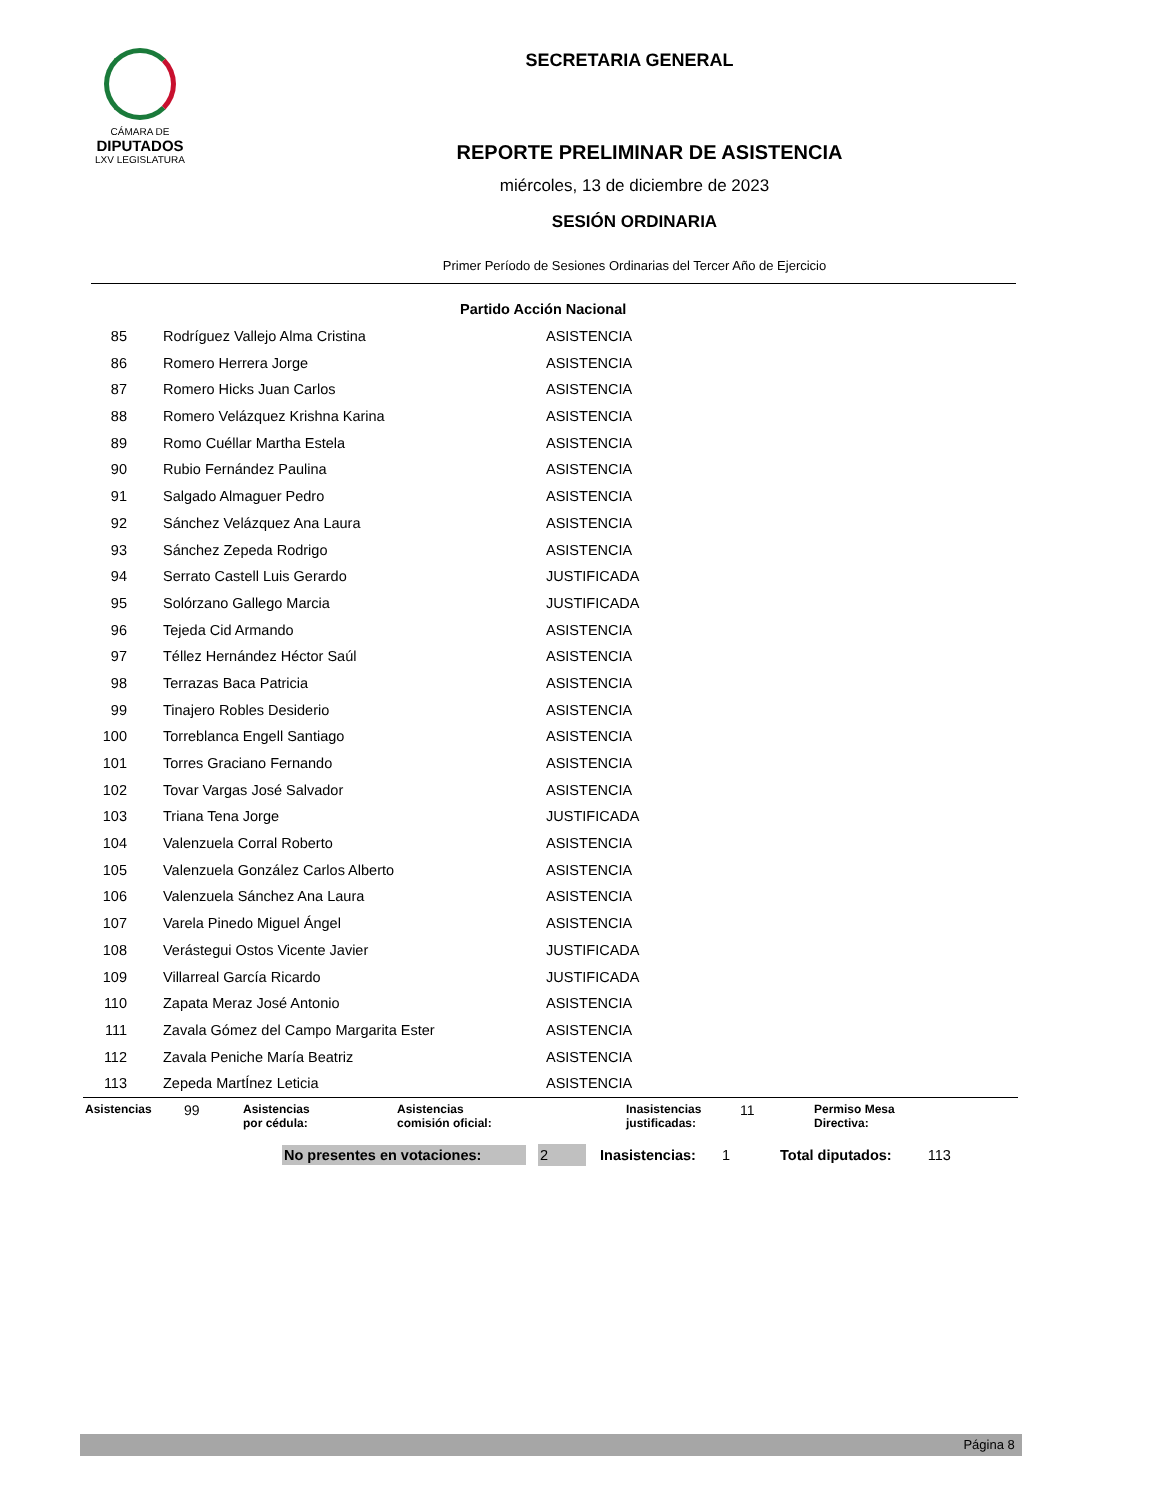CÁMARA DE
DIPUTADOS
LXV LEGISLATURA
SECRETARIA GENERAL
REPORTE PRELIMINAR DE ASISTENCIA
miércoles, 13 de diciembre de 2023
SESIÓN ORDINARIA
Primer Período de Sesiones Ordinarias del Tercer Año de Ejercicio
| | | Partido Acción Nacional |
| 85 | Rodríguez Vallejo Alma Cristina | ASISTENCIA |
| 86 | Romero Herrera Jorge | ASISTENCIA |
| 87 | Romero Hicks Juan Carlos | ASISTENCIA |
| 88 | Romero Velázquez Krishna Karina | ASISTENCIA |
| 89 | Romo Cuéllar Martha Estela | ASISTENCIA |
| 90 | Rubio Fernández Paulina | ASISTENCIA |
| 91 | Salgado Almaguer Pedro | ASISTENCIA |
| 92 | Sánchez Velázquez Ana Laura | ASISTENCIA |
| 93 | Sánchez Zepeda Rodrigo | ASISTENCIA |
| 94 | Serrato Castell Luis Gerardo | JUSTIFICADA |
| 95 | Solórzano Gallego Marcia | JUSTIFICADA |
| 96 | Tejeda Cid Armando | ASISTENCIA |
| 97 | Téllez Hernández Héctor Saúl | ASISTENCIA |
| 98 | Terrazas Baca Patricia | ASISTENCIA |
| 99 | Tinajero Robles Desiderio | ASISTENCIA |
| 100 | Torreblanca Engell Santiago | ASISTENCIA |
| 101 | Torres Graciano Fernando | ASISTENCIA |
| 102 | Tovar Vargas José Salvador | ASISTENCIA |
| 103 | Triana Tena Jorge | JUSTIFICADA |
| 104 | Valenzuela Corral Roberto | ASISTENCIA |
| 105 | Valenzuela González Carlos Alberto | ASISTENCIA |
| 106 | Valenzuela Sánchez Ana Laura | ASISTENCIA |
| 107 | Varela Pinedo Miguel Ángel | ASISTENCIA |
| 108 | Verástegui Ostos Vicente Javier | JUSTIFICADA |
| 109 | Villarreal García Ricardo | JUSTIFICADA |
| 110 | Zapata Meraz José Antonio | ASISTENCIA |
| 111 | Zavala Gómez del Campo Margarita Ester | ASISTENCIA |
| 112 | Zavala Peniche María Beatriz | ASISTENCIA |
| 113 | Zepeda MartÍnez Leticia | ASISTENCIA |
| Asistencias | 99 | Asistencias por cédula: | Asistencias comisión oficial: | Inasistencias justificadas: | 11 | Permiso Mesa Directiva: |
No presentes en votaciones: 2 Inasistencias: 1 Total diputados: 113
Página 8